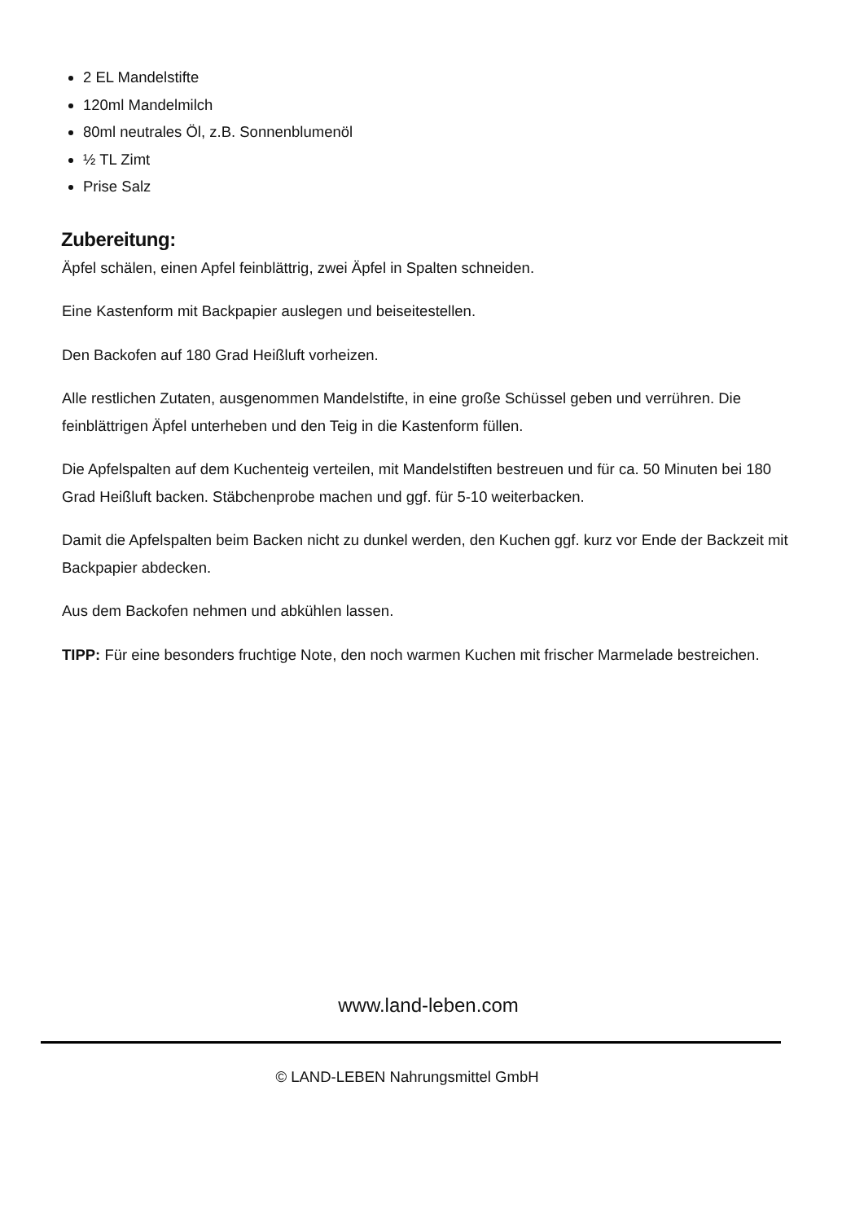2 EL Mandelstifte
120ml Mandelmilch
80ml neutrales Öl, z.B. Sonnenblumenöl
½ TL Zimt
Prise Salz
Zubereitung:
Äpfel schälen, einen Apfel feinblättrig, zwei Äpfel in Spalten schneiden.
Eine Kastenform mit Backpapier auslegen und beiseitestellen.
Den Backofen auf 180 Grad Heißluft vorheizen.
Alle restlichen Zutaten, ausgenommen Mandelstifte, in eine große Schüssel geben und verrühren. Die feinblättrigen Äpfel unterheben und den Teig in die Kastenform füllen.
Die Apfelspalten auf dem Kuchenteig verteilen, mit Mandelstiften bestreuen und für ca. 50 Minuten bei 180 Grad Heißluft backen. Stäbchenprobe machen und ggf. für 5-10 weiterbacken.
Damit die Apfelspalten beim Backen nicht zu dunkel werden, den Kuchen ggf. kurz vor Ende der Backzeit mit Backpapier abdecken.
Aus dem Backofen nehmen und abkühlen lassen.
TIPP: Für eine besonders fruchtige Note, den noch warmen Kuchen mit frischer Marmelade bestreichen.
www.land-leben.com
© LAND-LEBEN Nahrungsmittel GmbH